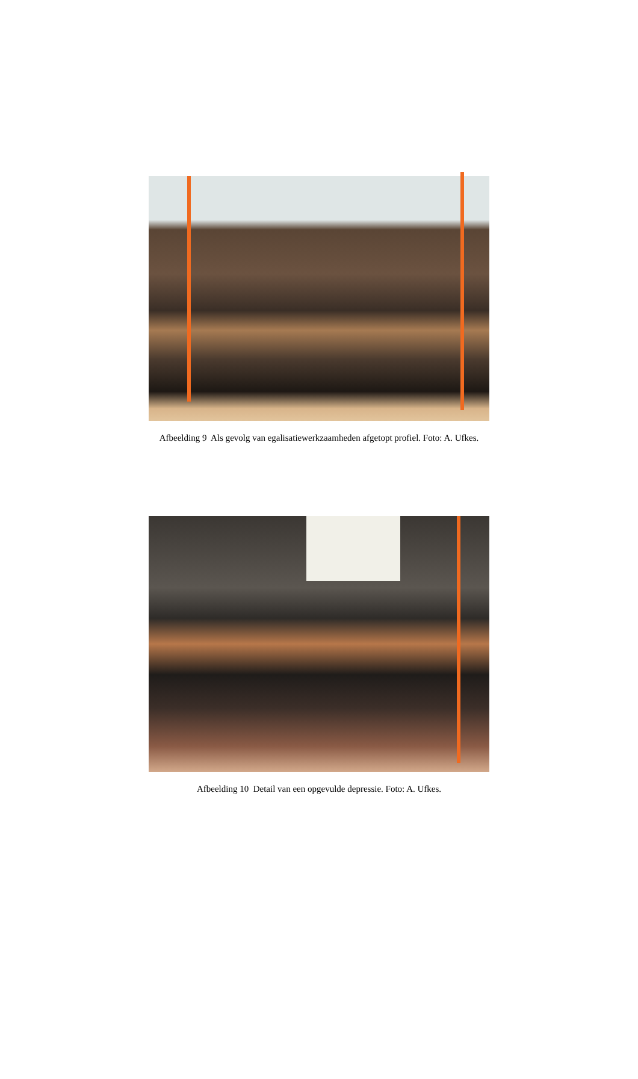Afbeelding 9 Als gevolg van egalisatiewerkzaamheden afgetopt profiel. Foto: A. Ufkes.
Afbeelding 10 Detail van een opgevulde depressie. Foto: A. Ufkes.